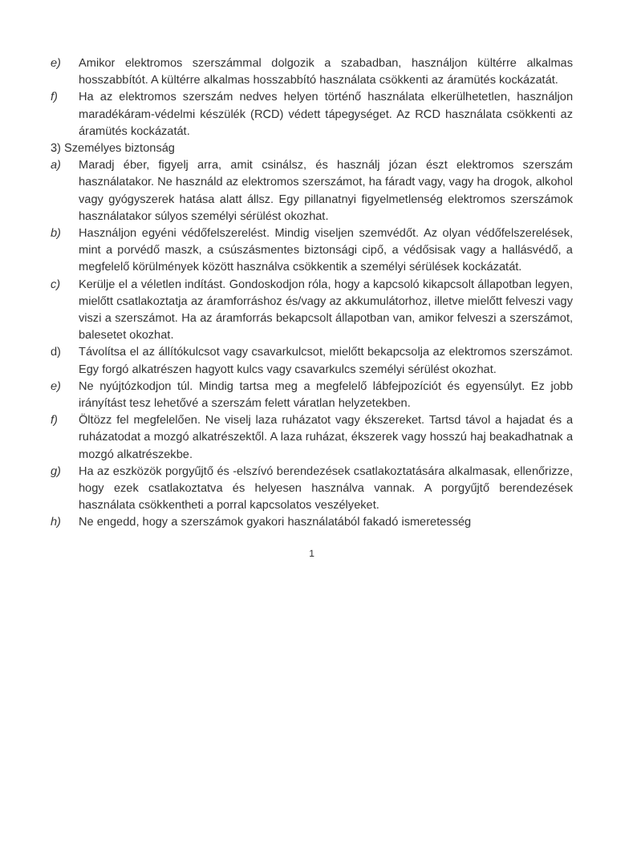e) Amikor elektromos szerszámmal dolgozik a szabadban, használjon kültérre alkalmas hosszabbítót. A kültérre alkalmas hosszabbító használata csökkenti az áramütés kockázatát.
f) Ha az elektromos szerszám nedves helyen történő használata elkerülhetetlen, használjon maradékáram-védelmi készülék (RCD) védett tápegységet. Az RCD használata csökkenti az áramütés kockázatát.
3) Személyes biztonság
a) Maradj éber, figyelj arra, amit csinálsz, és használj józan észt elektromos szerszám használatakor. Ne használd az elektromos szerszámot, ha fáradt vagy, vagy ha drogok, alkohol vagy gyógyszerek hatása alatt állsz. Egy pillanatnyi figyelmetlenség elektromos szerszámok használatakor súlyos személyi sérülést okozhat.
b) Használjon egyéni védőfelszerelést. Mindig viseljen szemvédőt. Az olyan védőfelszerelések, mint a porvédő maszk, a csúszásmentes biztonsági cipő, a védősisak vagy a hallásvédő, a megfelelő körülmények között használva csökkentik a személyi sérülések kockázatát.
c) Kerülje el a véletlen indítást. Gondoskodjon róla, hogy a kapcsoló kikapcsolt állapotban legyen, mielőtt csatlakoztatja az áramforráshoz és/vagy az akkumulátorhoz, illetve mielőtt felveszi vagy viszi a szerszámot. Ha az áramforrás bekapcsolt állapotban van, amikor felveszi a szerszámot, balesetet okozhat.
d) Távolítsa el az állítókulcsot vagy csavarkulcsot, mielőtt bekapcsolja az elektromos szerszámot. Egy forgó alkatrészen hagyott kulcs vagy csavarkulcs személyi sérülést okozhat.
e) Ne nyújtózkodjon túl. Mindig tartsa meg a megfelelő lábfejpozíciót és egyensúlyt. Ez jobb irányítást tesz lehetővé a szerszám felett váratlan helyzetekben.
f) Öltözz fel megfelelően. Ne viselj laza ruházatot vagy ékszereket. Tartsd távol a hajadat és a ruházatodat a mozgó alkatrészektől. A laza ruházat, ékszerek vagy hosszú haj beakadhatnak a mozgó alkatrészekbe.
g) Ha az eszközök porgyűjtő és -elszívó berendezések csatlakoztatására alkalmasak, ellenőrizze, hogy ezek csatlakoztatva és helyesen használva vannak. A porgyűjtő berendezések használata csökkentheti a porral kapcsolatos veszélyeket.
h) Ne engedd, hogy a szerszámok gyakori használatából fakadó ismeretesség
1